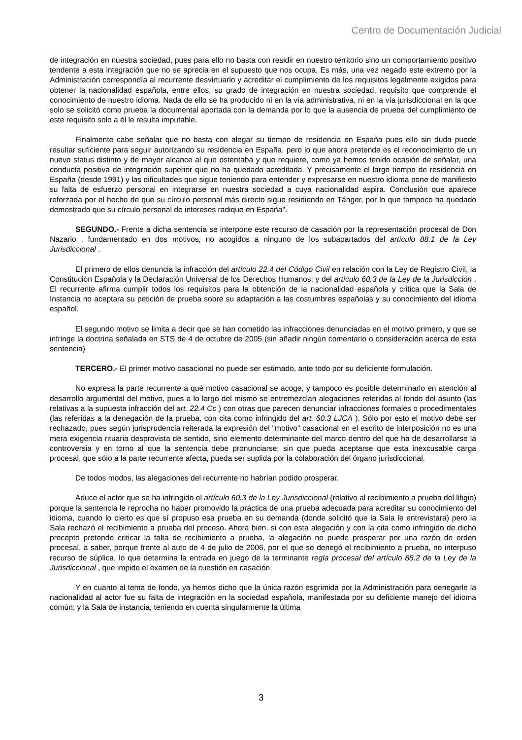Centro de Documentación Judicial
de integración en nuestra sociedad, pues para ello no basta con residir en nuestro territorio sino un comportamiento positivo tendente a esta integración que no se aprecia en el supuesto que nos ocupa. Es más, una vez negado este extremo por la Administración correspondía al recurrente desvirtuarlo y acreditar el cumplimiento de los requisitos legalmente exigidos para obtener la nacionalidad española, entre ellos, su grado de integración en nuestra sociedad, requisito que comprende el conocimiento de nuestro idioma. Nada de ello se ha producido ni en la vía administrativa, ni en la vía jurisdiccional en la que solo se solicitó como prueba la documental aportada con la demanda por lo que la ausencia de prueba del cumplimiento de este requisito solo a él le resulta imputable.
Finalmente cabe señalar que no basta con alegar su tiempo de residencia en España pues ello sin duda puede resultar suficiente para seguir autorizando su residencia en España, pero lo que ahora pretende es el reconocimiento de un nuevo status distinto y de mayor alcance al que ostentaba y que requiere, como ya hemos tenido ocasión de señalar, una conducta positiva de integración superior que no ha quedado acreditada. Y precisamente el largo tiempo de residencia en España (desde 1991) y las dificultades que sigue teniendo para entender y expresarse en nuestro idioma pone de manifiesto su falta de esfuerzo personal en integrarse en nuestra sociedad a cuya nacionalidad aspira. Conclusión que aparece reforzada por el hecho de que su círculo personal más directo sigue residiendo en Tánger, por lo que tampoco ha quedado demostrado que su círculo personal de intereses radique en España".
SEGUNDO.- Frente a dicha sentencia se interpone este recurso de casación por la representación procesal de Don Nazario , fundamentado en dos motivos, no acogidos a ninguno de los subapartados del artículo 88.1 de la Ley Jurisdiccional .
El primero de ellos denuncia la infracción del artículo 22.4 del Código Civil en relación con la Ley de Registro Civil, la Constitución Española y la Declaración Universal de los Derechos Humanos; y del artículo 60.3 de la Ley de la Jurisdicción . El recurrente afirma cumplir todos los requisitos para la obtención de la nacionalidad española y critica que la Sala de Instancia no aceptara su petición de prueba sobre su adaptación a las costumbres españolas y su conocimiento del idioma español.
El segundo motivo se limita a decir que se han cometido las infracciones denunciadas en el motivo primero, y que se infringe la doctrina señalada en STS de 4 de octubre de 2005 (sin añadir ningún comentario o consideración acerca de esta sentencia)
TERCERO.- El primer motivo casacional no puede ser estimado, ante todo por su deficiente formulación.
No expresa la parte recurrente a qué motivo casacional se acoge, y tampoco es posible determinarlo en atención al desarrollo argumental del motivo, pues a lo largo del mismo se entremezclan alegaciones referidas al fondo del asunto (las relativas a la supuesta infracción del art. 22.4 Cc ) con otras que parecen denunciar infracciones formales o procedimentales (las referidas a la denegación de la prueba, con cita como infringido del art. 60.3 LJCA ). Sólo por esto el motivo debe ser rechazado, pues según jurisprudencia reiterada la expresión del "motivo" casacional en el escrito de interposición no es una mera exigencia rituaria desprovista de sentido, sino elemento determinante del marco dentro del que ha de desarrollarse la controversia y en torno al que la sentencia debe pronunciarse; sin que pueda aceptarse que esta inexcusable carga procesal, que sólo a la parte recurrente afecta, pueda ser suplida por la colaboración del órgano jurisdiccional.
De todos modos, las alegaciones del recurrente no habrían podido prosperar.
Aduce el actor que se ha infringido el artículo 60.3 de la Ley Jurisdiccional (relativo al recibimiento a prueba del litigio) porque la sentencia le reprocha no haber promovido la práctica de una prueba adecuada para acreditar su conocimiento del idioma, cuando lo cierto es que sí propuso esa prueba en su demanda (donde solicitó que la Sala le entrevistara) pero la Sala rechazó el recibimiento a prueba del proceso. Ahora bien, si con esta alegación y con la cita como infringido de dicho precepto pretende criticar la falta de recibimiento a prueba, la alegación no puede prosperar por una razón de orden procesal, a saber, porque frente al auto de 4 de julio de 2006, por el que se denegó el recibimiento a prueba, no interpuso recurso de súplica, lo que determina la entrada en juego de la terminante regla procesal del artículo 88.2 de la Ley de la Jurisdiccional , que impide el examen de la cuestión en casación.
Y en cuanto al tema de fondo, ya hemos dicho que la única razón esgrimida por la Administración para denegarle la nacionalidad al actor fue su falta de integración en la sociedad española, manifestada por su deficiente manejo del idioma común; y la Sala de instancia, teniendo en cuenta singularmente la última
3